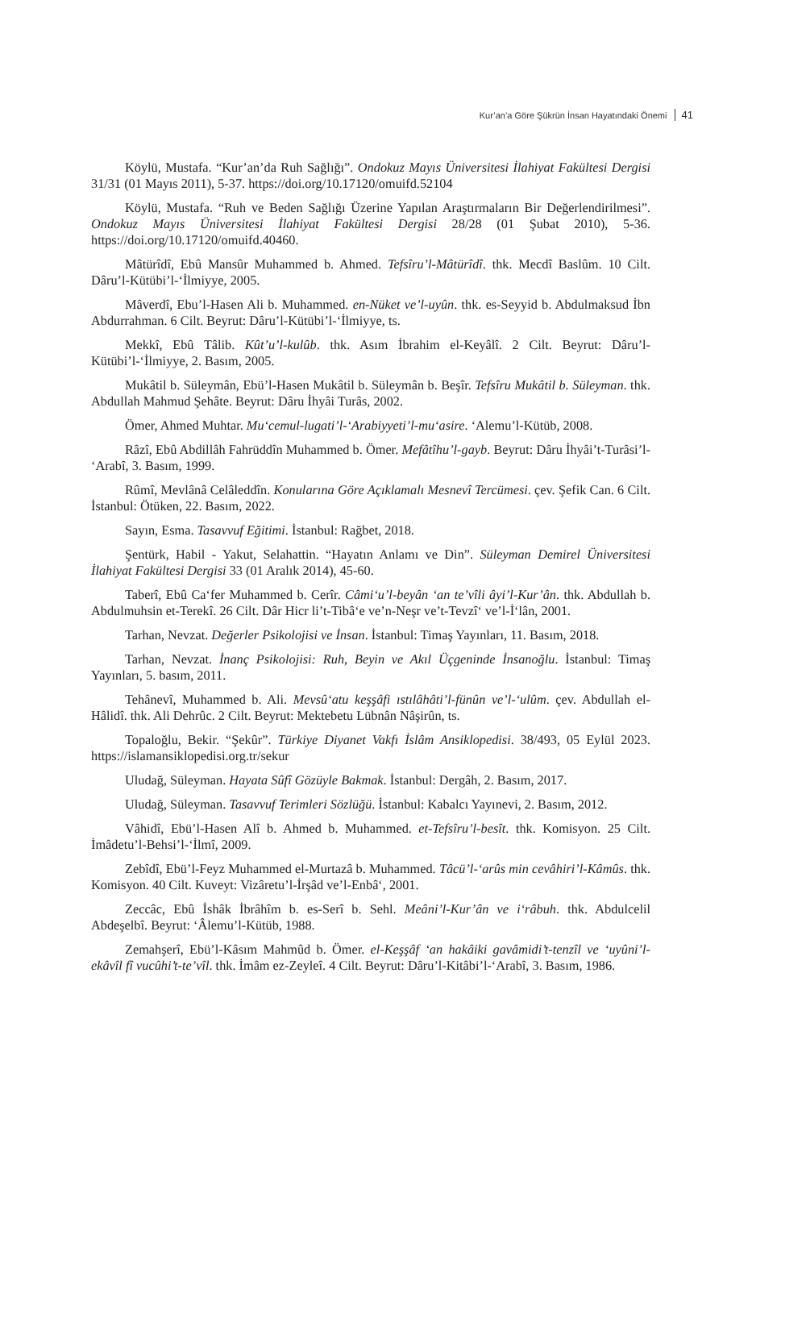Kur’an’a Göre Şükrün İnsan Hayatındaki Önemi 41
Köylü, Mustafa. “Kur’an’da Ruh Sağlığı”. Ondokuz Mayıs Üniversitesi İlahiyat Fakültesi Dergisi 31/31 (01 Mayıs 2011), 5-37. https://doi.org/10.17120/omuifd.52104
Köylü, Mustafa. “Ruh ve Beden Sağlığı Üzerine Yapılan Araştırmaların Bir Değerlendirilmesi”. Ondokuz Mayıs Üniversitesi İlahiyat Fakültesi Dergisi 28/28 (01 Şubat 2010), 5-36. https://doi.org/10.17120/omuifd.40460.
Mâtürîdî, Ebû Mansûr Muhammed b. Ahmed. Tefsîru’l-Mâtürîdî. thk. Mecdî Baslûm. 10 Cilt. Dâru’l-Kütübi’l-‘İlmiyye, 2005.
Mâverdî, Ebu’l-Hasen Ali b. Muhammed. en-Nüket ve’l-uyûn. thk. es-Seyyid b. Abdulmaksud İbn Abdurrahman. 6 Cilt. Beyrut: Dâru’l-Kütübi’l-‘İlmiyye, ts.
Mekkî, Ebû Tâlib. Kût’u’l-kulûb. thk. Asım İbrahim el-Keyâlî. 2 Cilt. Beyrut: Dâru’l-Kütübi’l-‘İlmiyye, 2. Basım, 2005.
Mukâtil b. Süleymân, Ebü’l-Hasen Mukâtil b. Süleymân b. Beşîr. Tefsîru Mukâtil b. Süleyman. thk. Abdullah Mahmud Şehâte. Beyrut: Dâru İhyâi Turâs, 2002.
Ömer, Ahmed Muhtar. Mu‘cemul-lugati’l-‘Arabiyyeti’l-mu‘asire. ‘Alemu’l-Kütüb, 2008.
Râzî, Ebû Abdillâh Fahrüddîn Muhammed b. Ömer. Mefâtîhu’l-gayb. Beyrut: Dâru İhyâi’t-Turâsi’l- ‘Arabî, 3. Basım, 1999.
Rûmî, Mevlânâ Celâleddîn. Konularına Göre Açıklamalı Mesnevî Tercümesi. çev. Şefik Can. 6 Cilt. İstanbul: Ötüken, 22. Basım, 2022.
Sayın, Esma. Tasavvuf Eğitimi. İstanbul: Rağbet, 2018.
Şentürk, Habil - Yakut, Selahattin. “Hayatın Anlamı ve Din”. Süleyman Demirel Üniversitesi İlahiyat Fakültesi Dergisi 33 (01 Aralık 2014), 45-60.
Taberî, Ebû Ca‘fer Muhammed b. Cerîr. Câmi‘u’l-beyân ‘an te’vîli âyi’l-Kur’ân. thk. Abdullah b. Abdulmuhsin et-Terekî. 26 Cilt. Dâr Hicr li’t-Tibâ‘e ve’n-Neşr ve’t-Tevzî‘ ve’l-İ‘lân, 2001.
Tarhan, Nevzat. Değerler Psikolojisi ve İnsan. İstanbul: Timaş Yayınları, 11. Basım, 2018.
Tarhan, Nevzat. İnanç Psikolojisi: Ruh, Beyin ve Akıl Üçgeninde İnsanoğlu. İstanbul: Timaş Yayınları, 5. basım, 2011.
Tehânevî, Muhammed b. Ali. Mevsû‘atu keşşâfi ıstılâhâti’l-fünûn ve’l-‘ulûm. çev. Abdullah el-Hâlidî. thk. Ali Dehrûc. 2 Cilt. Beyrut: Mektebetu Lübnân Nâşirûn, ts.
Topaloğlu, Bekir. “Şekûr”. Türkiye Diyanet Vakfı İslâm Ansiklopedisi. 38/493, 05 Eylül 2023. https://islamansiklopedisi.org.tr/sekur
Uludağ, Süleyman. Hayata Sûfî Gözüyle Bakmak. İstanbul: Dergâh, 2. Basım, 2017.
Uludağ, Süleyman. Tasavvuf Terimleri Sözlüğü. İstanbul: Kabalcı Yayınevi, 2. Basım, 2012.
Vâhidî, Ebü’l-Hasen Alî b. Ahmed b. Muhammed. et-Tefsîru’l-besît. thk. Komisyon. 25 Cilt. İmâdetu’l-Behsi’l-‘İlmî, 2009.
Zebîdî, Ebü’l-Feyz Muhammed el-Murtazâ b. Muhammed. Tâcü’l-‘arûs min cevâhiri’l-Kâmûs. thk. Komisyon. 40 Cilt. Kuveyt: Vizâretu’l-İrşâd ve’l-Enbâ‘, 2001.
Zeccâc, Ebû İshâk İbrâhîm b. es-Serî b. Sehl. Meâni’l-Kur’ân ve i‘râbuh. thk. Abdulcelil Abdeşelbî. Beyrut: ‘Âlemu’l-Kütüb, 1988.
Zemahşerî, Ebü’l-Kâsım Mahmûd b. Ömer. el-Keşşâf ‘an hakâiki gavâmidi’t-tenzîl ve ‘uyûni’l-ekâvîl fî vucûhi’t-te’vîl. thk. İmâm ez-Zeyleî. 4 Cilt. Beyrut: Dâru’l-Kitâbi’l-‘Arabî, 3. Basım, 1986.